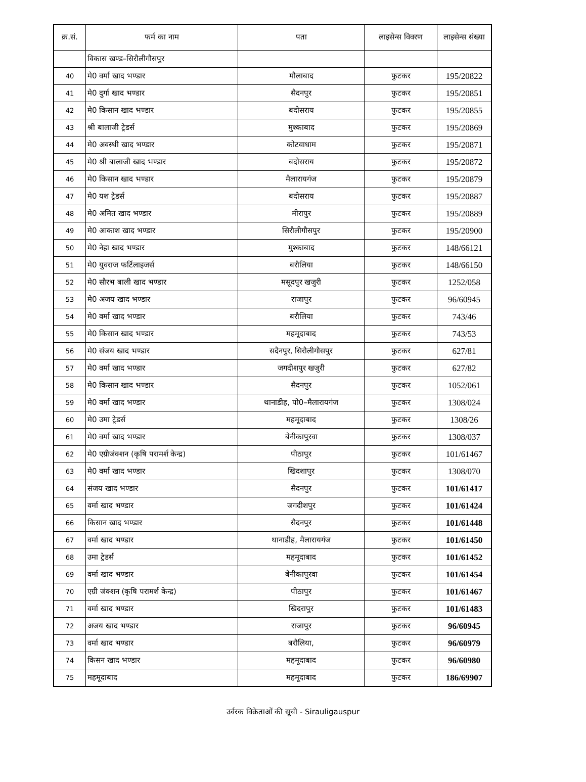| क्र.सं. | फर्म का नाम | पता | लाइसेन्स विवरण | लाइसेन्स संख्या |
| --- | --- | --- | --- | --- |
| | विकास खण्ड–सिरौलीगौसपुर | | | |
| 40 | मे0 वर्मा खाद भण्डार | मौलाबाद | फुटकर | 195/20822 |
| 41 | मे0 दुर्गा खाद भण्डार | सैदनपुर | फुटकर | 195/20851 |
| 42 | मे0 किसान खाद भण्डार | बदोसराय | फुटकर | 195/20855 |
| 43 | श्री बालाजी ट्रेडर्स | मुश्काबाद | फुटकर | 195/20869 |
| 44 | मे0 अवस्थी खाद भण्डार | कोटवाधाम | फुटकर | 195/20871 |
| 45 | मे0 श्री बालाजी खाद भण्डार | बदोसराय | फुटकर | 195/20872 |
| 46 | मे0 किसान खाद भण्डार | मैलारायगंज | फुटकर | 195/20879 |
| 47 | मे0 यश ट्रेडर्स | बदोसराय | फुटकर | 195/20887 |
| 48 | मे0 अमित खाद भण्डार | मीरापुर | फुटकर | 195/20889 |
| 49 | मे0 आकाश खाद भण्डार | सिरौलीगौसपुर | फुटकर | 195/20900 |
| 50 | मे0 नेहा खाद भण्डार | मुश्काबाद | फुटकर | 148/66121 |
| 51 | मे0 युवराज फर्टिलाइजर्स | बरौलिया | फुटकर | 148/66150 |
| 52 | मे0 सौरभ बाली खाद भण्डार | मसूदपुर खजुरी | फुटकर | 1252/058 |
| 53 | मे0 अजय खाद भण्डार | राजापुर | फुटकर | 96/60945 |
| 54 | मे0 वर्मा खाद भण्डार | बरौलिया | फुटकर | 743/46 |
| 55 | मे0 किसान खाद भण्डार | महमूदाबाद | फुटकर | 743/53 |
| 56 | मे0 संजय खाद भण्डार | सदैनपुर, सिरौलीगौसपुर | फुटकर | 627/81 |
| 57 | मे0 वर्मा खाद भण्डार | जगदीशपुर खजुरी | फुटकर | 627/82 |
| 58 | मे0 किसान खाद भण्डार | सैदनपुर | फुटकर | 1052/061 |
| 59 | मे0 वर्मा खाद भण्डार | थानाडीह, पो0–मैलारायगंज | फुटकर | 1308/024 |
| 60 | मे0 उमा ट्रेडर्स | महमूदाबाद | फुटकर | 1308/26 |
| 61 | मे0 वर्मा खाद भण्डार | बेनीकापुरवा | फुटकर | 1308/037 |
| 62 | मे0 एग्रीजंक्शन (कृषि परामर्श केन्द्र) | पीठापुर | फुटकर | 101/61467 |
| 63 | मे0 वर्मा खाद भण्डार | खिदशापुर | फुटकर | 1308/070 |
| 64 | संजय खाद भण्डार | सैदनपुर | फुटकर | 101/61417 |
| 65 | वर्मा खाद भण्डार | जगदीशपुर | फुटकर | 101/61424 |
| 66 | किसान खाद भण्डार | सैदनपुर | फुटकर | 101/61448 |
| 67 | वर्मा खाद भण्डार | थानाडीह, मैलारायगंज | फुटकर | 101/61450 |
| 68 | उमा ट्रेडर्स | महमूदाबाद | फुटकर | 101/61452 |
| 69 | वर्मा खाद भण्डार | बेनीकापुरवा | फुटकर | 101/61454 |
| 70 | एग्री जंक्शन (कृषि परामर्श केन्द्र) | पीठापुर | फुटकर | 101/61467 |
| 71 | वर्मा खाद भण्डार | खिदरापुर | फुटकर | 101/61483 |
| 72 | अजय खाद भण्डार | राजापुर | फुटकर | 96/60945 |
| 73 | वर्मा खाद भण्डार | बरौलिया, | फुटकर | 96/60979 |
| 74 | किसन खाद भण्डार | महमूदाबाद | फुटकर | 96/60980 |
| 75 | महमूदाबाद | महमूदाबाद | फुटकर | 186/69907 |
उर्वरक विक्रेताओं की सूची - Sirauligauspur